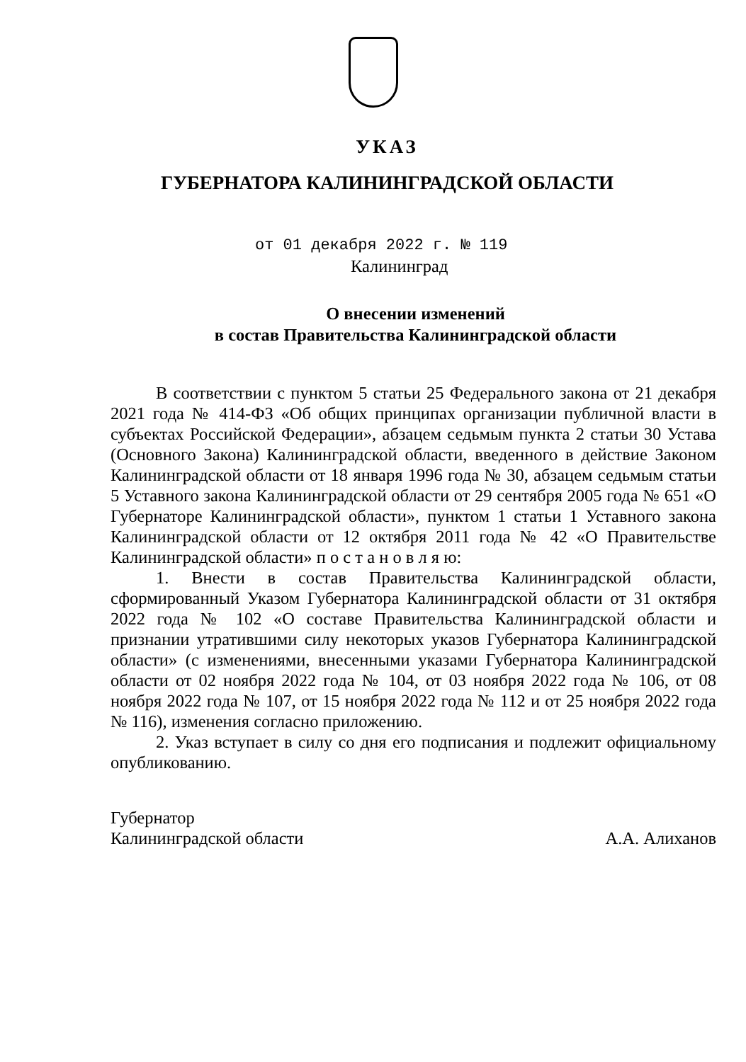УКАЗ
ГУБЕРНАТОРА КАЛИНИНГРАДСКОЙ ОБЛАСТИ
от 01 декабря 2022 г. № 119
Калининград
О внесении изменений
в состав Правительства Калининградской области
В соответствии с пунктом 5 статьи 25 Федерального закона от 21 декабря 2021 года № 414-ФЗ «Об общих принципах организации публичной власти в субъектах Российской Федерации», абзацем седьмым пункта 2 статьи 30 Устава (Основного Закона) Калининградской области, введенного в действие Законом Калининградской области от 18 января 1996 года № 30, абзацем седьмым статьи 5 Уставного закона Калининградской области от 29 сентября 2005 года № 651 «О Губернаторе Калининградской области», пунктом 1 статьи 1 Уставного закона Калининградской области от 12 октября 2011 года № 42 «О Правительстве Калининградской области» п о с т а н о в л я ю:
1. Внести в состав Правительства Калининградской области, сформированный Указом Губернатора Калининградской области от 31 октября 2022 года № 102 «О составе Правительства Калининградской области и признании утратившими силу некоторых указов Губернатора Калининградской области» (с изменениями, внесенными указами Губернатора Калининградской области от 02 ноября 2022 года № 104, от 03 ноября 2022 года № 106, от 08 ноября 2022 года № 107, от 15 ноября 2022 года № 112 и от 25 ноября 2022 года № 116), изменения согласно приложению.
2. Указ вступает в силу со дня его подписания и подлежит официальному опубликованию.
Губернатор
Калининградской области
А.А. Алиханов